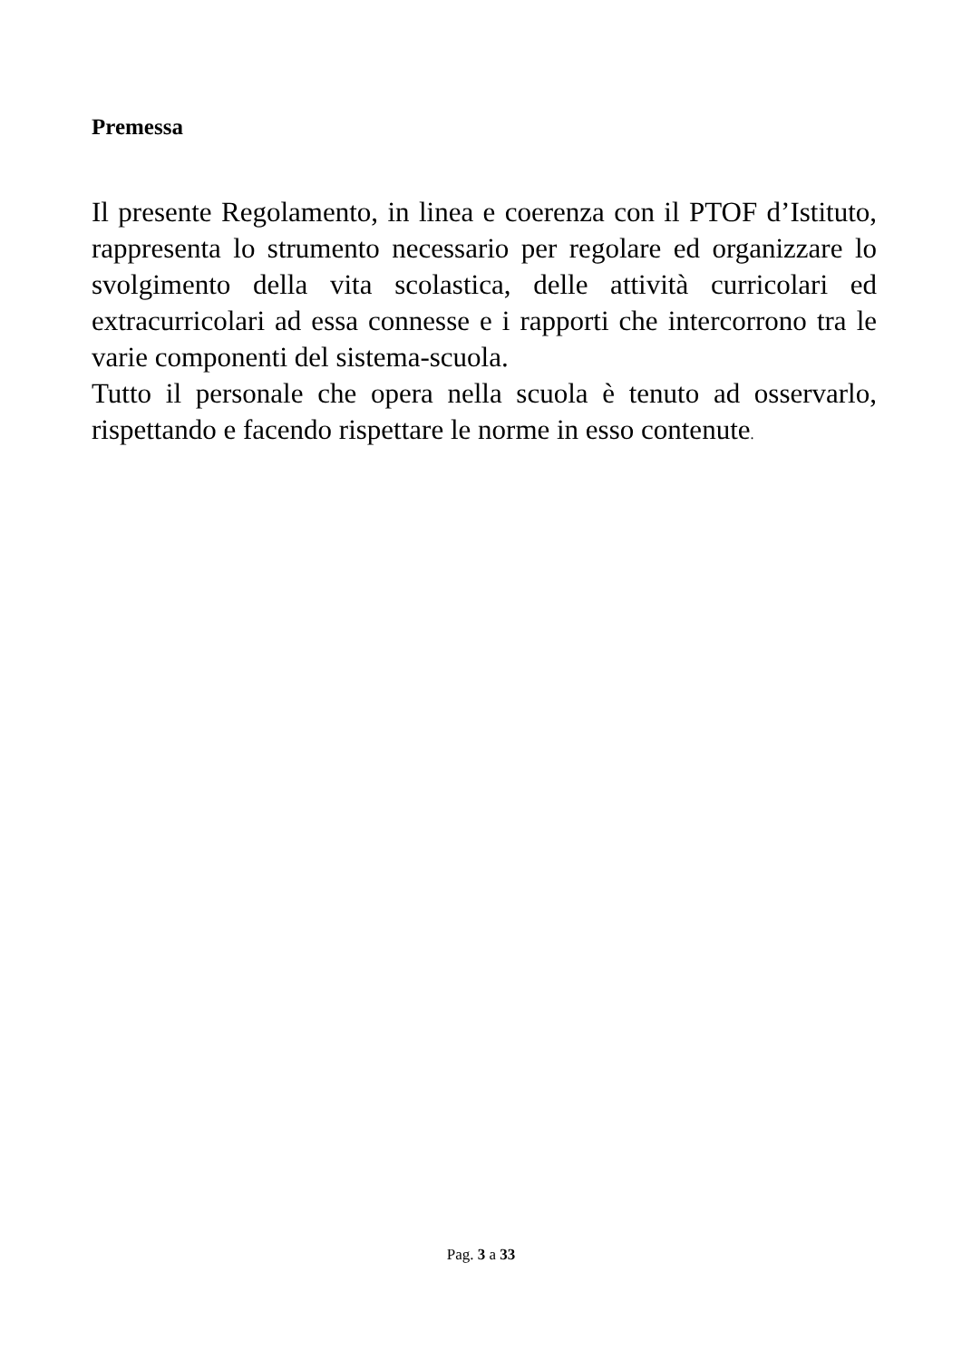Premessa
Il presente Regolamento, in linea e coerenza con il PTOF d’Istituto, rappresenta lo strumento necessario per regolare ed organizzare lo svolgimento della vita scolastica, delle attività curricolari ed extracurricolari ad essa connesse e i rapporti che intercorrono tra le varie componenti del sistema-scuola.
Tutto il personale che opera nella scuola è tenuto ad osservarlo, rispettando e facendo rispettare le norme in esso contenute.
Pag. 3 a 33